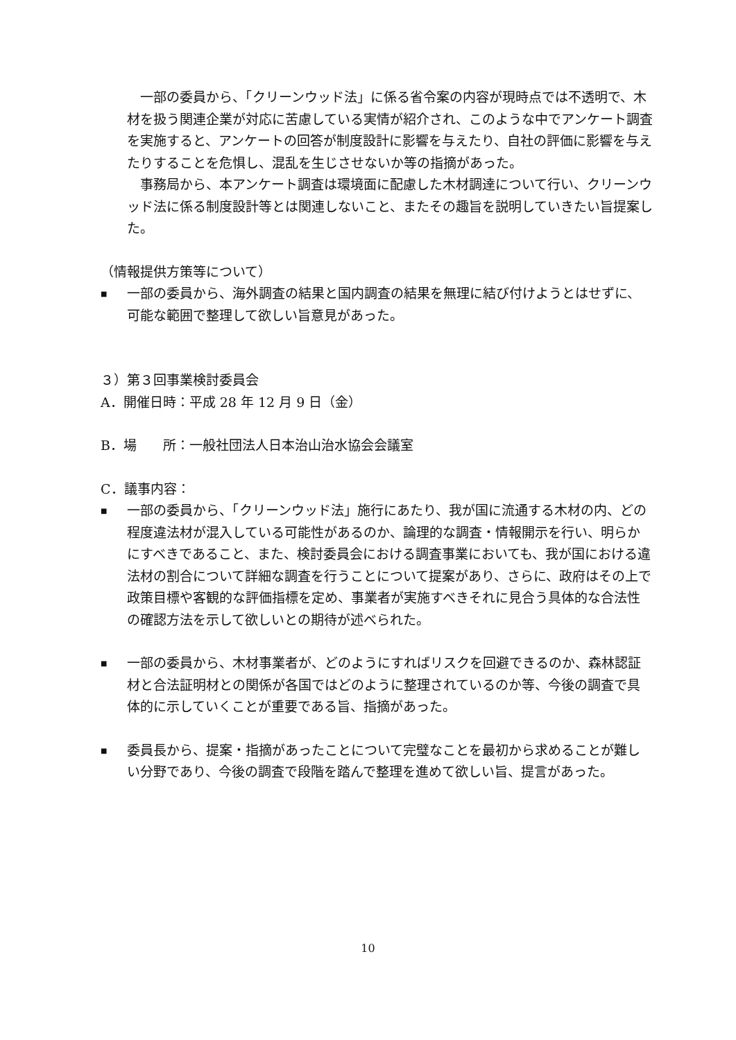一部の委員から、「クリーンウッド法」に係る省令案の内容が現時点では不透明で、木材を扱う関連企業が対応に苦慮している実情が紹介され、このような中でアンケート調査を実施すると、アンケートの回答が制度設計に影響を与えたり、自社の評価に影響を与えたりすることを危惧し、混乱を生じさせないか等の指摘があった。
事務局から、本アンケート調査は環境面に配慮した木材調達について行い、クリーンウッド法に係る制度設計等とは関連しないこと、またその趣旨を説明していきたい旨提案した。
（情報提供方策等について）
■
一部の委員から、海外調査の結果と国内調査の結果を無理に結び付けようとはせずに、可能な範囲で整理して欲しい旨意見があった。
３）第３回事業検討委員会
A．開催日時：平成 28 年 12 月 9 日（金）
B．場　　所：一般社団法人日本治山治水協会会議室
C．議事内容：
■
一部の委員から、「クリーンウッド法」施行にあたり、我が国に流通する木材の内、どの程度違法材が混入している可能性があるのか、論理的な調査・情報開示を行い、明らかにすべきであること、また、検討委員会における調査事業においても、我が国における違法材の割合について詳細な調査を行うことについて提案があり、さらに、政府はその上で政策目標や客観的な評価指標を定め、事業者が実施すべきそれに見合う具体的な合法性の確認方法を示して欲しいとの期待が述べられた。
■
一部の委員から、木材事業者が、どのようにすればリスクを回避できるのか、森林認証材と合法証明材との関係が各国ではどのように整理されているのか等、今後の調査で具体的に示していくことが重要である旨、指摘があった。
■
委員長から、提案・指摘があったことについて完璧なことを最初から求めることが難しい分野であり、今後の調査で段階を踏んで整理を進めて欲しい旨、提言があった。
10